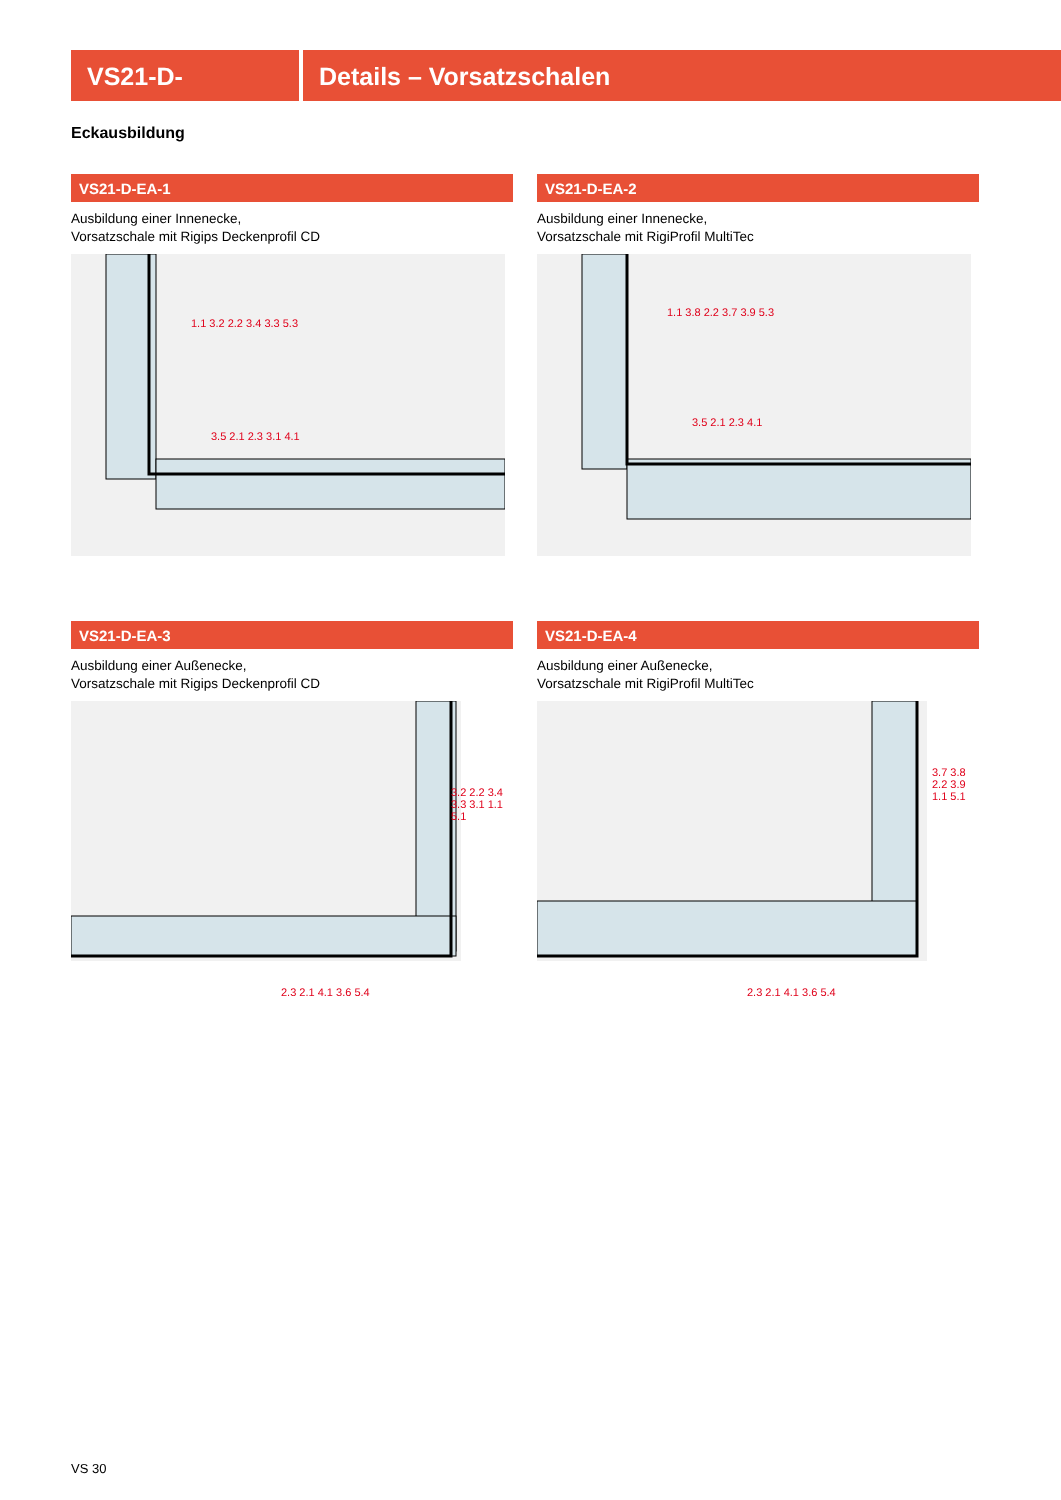VS21-D- Details – Vorsatzschalen
Eckausbildung
VS21-D-EA-1
Ausbildung einer Innenecke,
Vorsatzschale mit Rigips Deckenprofil CD
1.1 3.2 2.2 3.4 3.3 5.3
3.5 2.1 2.3 3.1 4.1
VS21-D-EA-2
Ausbildung einer Innenecke,
Vorsatzschale mit RigiProfil MultiTec
1.1 3.8 2.2 3.7 3.9 5.3
3.5 2.1 2.3 4.1
VS21-D-EA-3
Ausbildung einer Außenecke,
Vorsatzschale mit Rigips Deckenprofil CD
3.2 2.2 3.4 3.3 3.1 1.1 5.1
2.3 2.1 4.1 3.6 5.4
VS21-D-EA-4
Ausbildung einer Außenecke,
Vorsatzschale mit RigiProfil MultiTec
3.7 3.8 2.2 3.9 1.1 5.1
2.3 2.1 4.1 3.6 5.4
VS 30